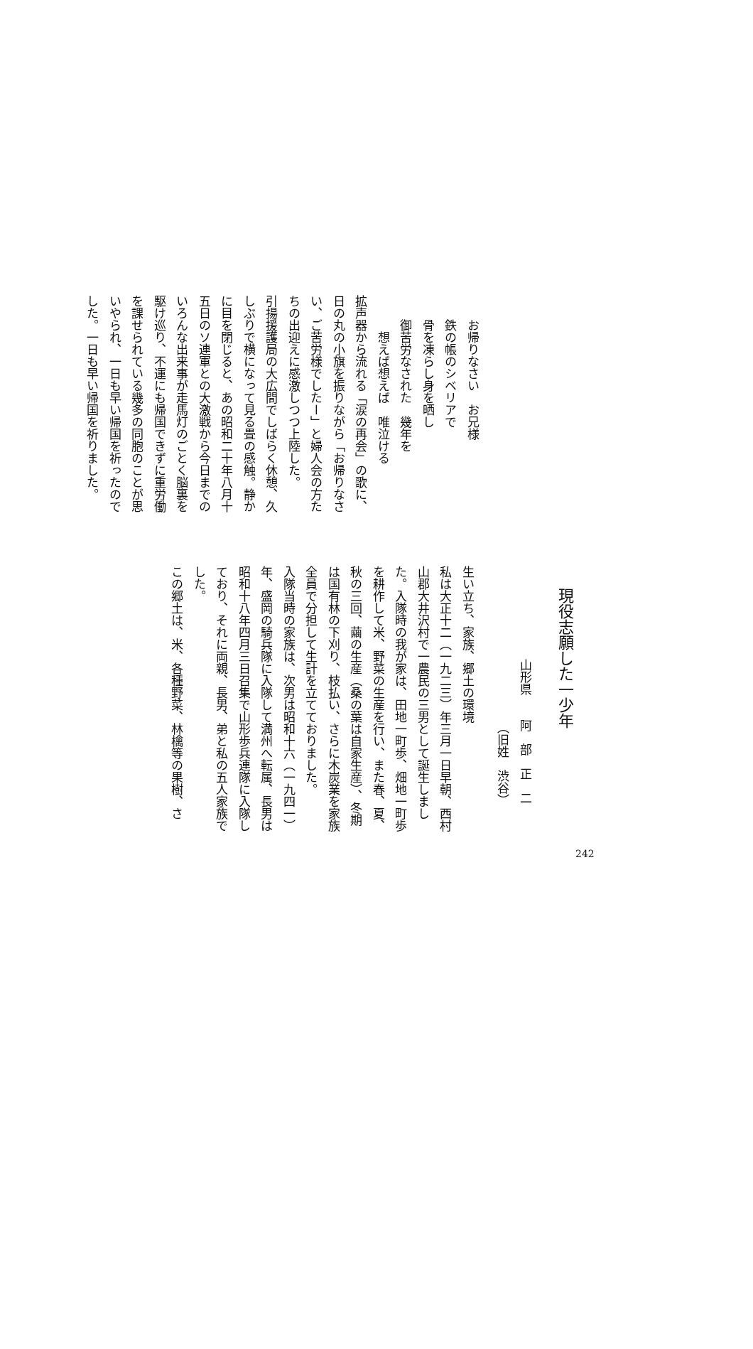お帰りなさい　お兄様
鉄の帳のシベリアで
骨を凍らし身を晒し
御苦労なされた　幾年を
想えば想えば　唯泣ける
拡声器から流れる「涙の再会」の歌に、日の丸の小旗を振りながら「お帰りなさい、ご苦労様でしたー」と婦人会の方たちの出迎えに感激しつつ上陸した。
引揚援護局の大広間でしばらく休憩、久しぶりで横になって見る畳の感触。静かに目を閉じると、あの昭和二十年八月十五日のソ連軍との大激戦から今日までのいろんな出来事が走馬灯のごとく脳裏を駆け巡り、不運にも帰国できずに重労働を課せられている幾多の同胞のことが思いやられ、一日も早い帰国を祈ったのでした。一日も早い帰国を祈りました。
現役志願した一少年
山形県　　阿　部　正　二
（旧姓　渋谷）
生い立ち、家族、郷土の環境
私は大正十二（一九二三）年三月一日早朝、西村山郡大井沢村で一農民の三男として誕生しました。入隊時の我が家は、田地一町歩、畑地一町歩を耕作して米、野菜の生産を行い、また春、夏、秋の三回、繭の生産（桑の葉は自家生産）、冬期は国有林の下刈り、枝払い、さらに木炭業を家族全員で分担して生計を立てておりました。
入隊当時の家族は、次男は昭和十六（一九四一）年、盛岡の騎兵隊に入隊して満州へ転属、長男は昭和十八年四月三日召集で山形歩兵連隊に入隊しており、それに両親、長男、弟と私の五人家族でした。
この郷土は、米、各種野菜、林檎等の果樹、さ
242